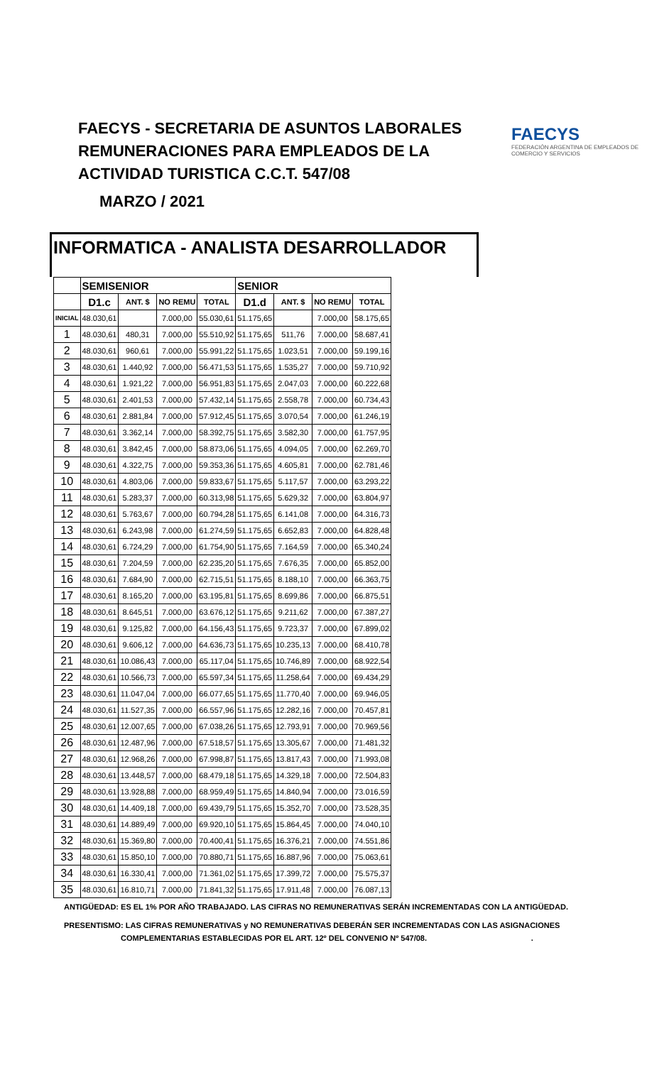FAECYS - SECRETARIA DE ASUNTOS LABORALES
REMUNERACIONES PARA EMPLEADOS DE LA
ACTIVIDAD TURISTICA C.C.T. 547/08
MARZO / 2021
FAECYS
FEDERACIÓN ARGENTINA DE EMPLEADOS DE COMERCIO Y SERVICIOS
INFORMATICA - ANALISTA DESARROLLADOR
| | SEMISENIOR | | | | SENIOR | | | |
| --- | --- | --- | --- | --- | --- | --- | --- | --- |
| | D1.c | ANT. $ | NO REMU | TOTAL | D1.d | ANT. $ | NO REMU | TOTAL |
| INICIAL | 48.030,61 | | 7.000,00 | 55.030,61 | 51.175,65 | | 7.000,00 | 58.175,65 |
| 1 | 48.030,61 | 480,31 | 7.000,00 | 55.510,92 | 51.175,65 | 511,76 | 7.000,00 | 58.687,41 |
| 2 | 48.030,61 | 960,61 | 7.000,00 | 55.991,22 | 51.175,65 | 1.023,51 | 7.000,00 | 59.199,16 |
| 3 | 48.030,61 | 1.440,92 | 7.000,00 | 56.471,53 | 51.175,65 | 1.535,27 | 7.000,00 | 59.710,92 |
| 4 | 48.030,61 | 1.921,22 | 7.000,00 | 56.951,83 | 51.175,65 | 2.047,03 | 7.000,00 | 60.222,68 |
| 5 | 48.030,61 | 2.401,53 | 7.000,00 | 57.432,14 | 51.175,65 | 2.558,78 | 7.000,00 | 60.734,43 |
| 6 | 48.030,61 | 2.881,84 | 7.000,00 | 57.912,45 | 51.175,65 | 3.070,54 | 7.000,00 | 61.246,19 |
| 7 | 48.030,61 | 3.362,14 | 7.000,00 | 58.392,75 | 51.175,65 | 3.582,30 | 7.000,00 | 61.757,95 |
| 8 | 48.030,61 | 3.842,45 | 7.000,00 | 58.873,06 | 51.175,65 | 4.094,05 | 7.000,00 | 62.269,70 |
| 9 | 48.030,61 | 4.322,75 | 7.000,00 | 59.353,36 | 51.175,65 | 4.605,81 | 7.000,00 | 62.781,46 |
| 10 | 48.030,61 | 4.803,06 | 7.000,00 | 59.833,67 | 51.175,65 | 5.117,57 | 7.000,00 | 63.293,22 |
| 11 | 48.030,61 | 5.283,37 | 7.000,00 | 60.313,98 | 51.175,65 | 5.629,32 | 7.000,00 | 63.804,97 |
| 12 | 48.030,61 | 5.763,67 | 7.000,00 | 60.794,28 | 51.175,65 | 6.141,08 | 7.000,00 | 64.316,73 |
| 13 | 48.030,61 | 6.243,98 | 7.000,00 | 61.274,59 | 51.175,65 | 6.652,83 | 7.000,00 | 64.828,48 |
| 14 | 48.030,61 | 6.724,29 | 7.000,00 | 61.754,90 | 51.175,65 | 7.164,59 | 7.000,00 | 65.340,24 |
| 15 | 48.030,61 | 7.204,59 | 7.000,00 | 62.235,20 | 51.175,65 | 7.676,35 | 7.000,00 | 65.852,00 |
| 16 | 48.030,61 | 7.684,90 | 7.000,00 | 62.715,51 | 51.175,65 | 8.188,10 | 7.000,00 | 66.363,75 |
| 17 | 48.030,61 | 8.165,20 | 7.000,00 | 63.195,81 | 51.175,65 | 8.699,86 | 7.000,00 | 66.875,51 |
| 18 | 48.030,61 | 8.645,51 | 7.000,00 | 63.676,12 | 51.175,65 | 9.211,62 | 7.000,00 | 67.387,27 |
| 19 | 48.030,61 | 9.125,82 | 7.000,00 | 64.156,43 | 51.175,65 | 9.723,37 | 7.000,00 | 67.899,02 |
| 20 | 48.030,61 | 9.606,12 | 7.000,00 | 64.636,73 | 51.175,65 | 10.235,13 | 7.000,00 | 68.410,78 |
| 21 | 48.030,61 | 10.086,43 | 7.000,00 | 65.117,04 | 51.175,65 | 10.746,89 | 7.000,00 | 68.922,54 |
| 22 | 48.030,61 | 10.566,73 | 7.000,00 | 65.597,34 | 51.175,65 | 11.258,64 | 7.000,00 | 69.434,29 |
| 23 | 48.030,61 | 11.047,04 | 7.000,00 | 66.077,65 | 51.175,65 | 11.770,40 | 7.000,00 | 69.946,05 |
| 24 | 48.030,61 | 11.527,35 | 7.000,00 | 66.557,96 | 51.175,65 | 12.282,16 | 7.000,00 | 70.457,81 |
| 25 | 48.030,61 | 12.007,65 | 7.000,00 | 67.038,26 | 51.175,65 | 12.793,91 | 7.000,00 | 70.969,56 |
| 26 | 48.030,61 | 12.487,96 | 7.000,00 | 67.518,57 | 51.175,65 | 13.305,67 | 7.000,00 | 71.481,32 |
| 27 | 48.030,61 | 12.968,26 | 7.000,00 | 67.998,87 | 51.175,65 | 13.817,43 | 7.000,00 | 71.993,08 |
| 28 | 48.030,61 | 13.448,57 | 7.000,00 | 68.479,18 | 51.175,65 | 14.329,18 | 7.000,00 | 72.504,83 |
| 29 | 48.030,61 | 13.928,88 | 7.000,00 | 68.959,49 | 51.175,65 | 14.840,94 | 7.000,00 | 73.016,59 |
| 30 | 48.030,61 | 14.409,18 | 7.000,00 | 69.439,79 | 51.175,65 | 15.352,70 | 7.000,00 | 73.528,35 |
| 31 | 48.030,61 | 14.889,49 | 7.000,00 | 69.920,10 | 51.175,65 | 15.864,45 | 7.000,00 | 74.040,10 |
| 32 | 48.030,61 | 15.369,80 | 7.000,00 | 70.400,41 | 51.175,65 | 16.376,21 | 7.000,00 | 74.551,86 |
| 33 | 48.030,61 | 15.850,10 | 7.000,00 | 70.880,71 | 51.175,65 | 16.887,96 | 7.000,00 | 75.063,61 |
| 34 | 48.030,61 | 16.330,41 | 7.000,00 | 71.361,02 | 51.175,65 | 17.399,72 | 7.000,00 | 75.575,37 |
| 35 | 48.030,61 | 16.810,71 | 7.000,00 | 71.841,32 | 51.175,65 | 17.911,48 | 7.000,00 | 76.087,13 |
ANTIGÜEDAD: ES EL 1% POR AÑO TRABAJADO. LAS CIFRAS NO REMUNERATIVAS SERÁN INCREMENTADAS CON LA ANTIGÜEDAD.
PRESENTISMO: LAS CIFRAS REMUNERATIVAS y NO REMUNERATIVAS DEBERÁN SER INCREMENTADAS CON LAS ASIGNACIONES
COMPLEMENTARIAS ESTABLECIDAS POR EL ART. 12º DEL CONVENIO Nº 547/08. .